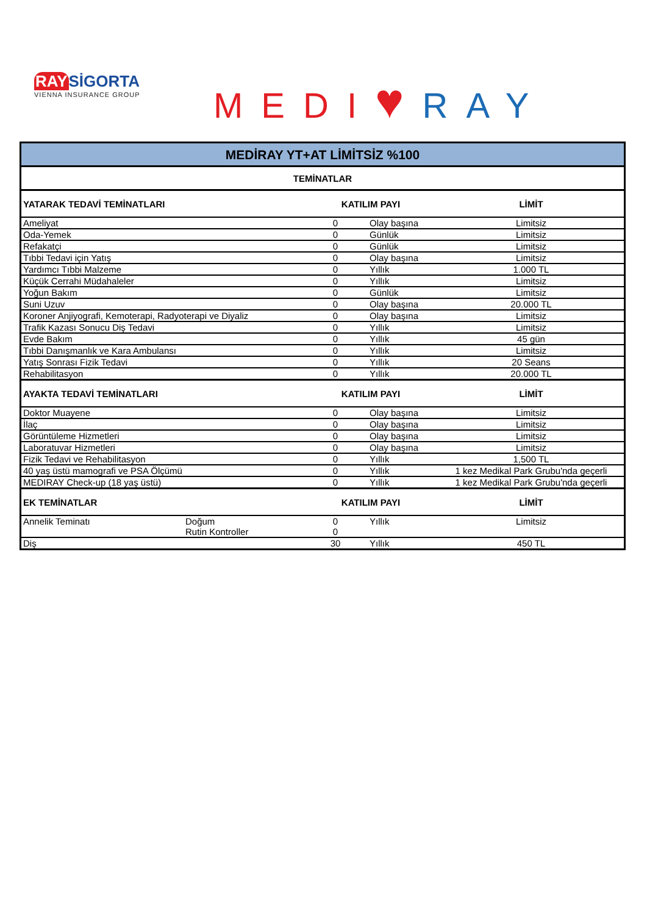RAYSİGORTA
VIENNA INSURANCE GROUP
MEDI♥RAY
| MEDİRAY YT+AT LİMİTSİZ %100 | | | | |
| TEMİNATLAR | | | | |
| YATARAK TEDAVİ TEMİNATLARI | | KATILIM PAYI | | LİMİT |
| Ameliyat | | 0 | Olay başına | Limitsiz |
| Oda-Yemek | | 0 | Günlük | Limitsiz |
| Refakatçi | | 0 | Günlük | Limitsiz |
| Tıbbi Tedavi için Yatış | | 0 | Olay başına | Limitsiz |
| Yardımcı Tıbbi Malzeme | | 0 | Yıllık | 1.000 TL |
| Küçük Cerrahi Müdahaleler | | 0 | Yıllık | Limitsiz |
| Yoğun Bakım | | 0 | Günlük | Limitsiz |
| Suni Uzuv | | 0 | Olay başına | 20.000 TL |
| Koroner Anjiyografi, Kemoterapi, Radyoterapi ve Diyaliz | | 0 | Olay başına | Limitsiz |
| Trafik Kazası Sonucu Diş Tedavi | | 0 | Yıllık | Limitsiz |
| Evde Bakım | | 0 | Yıllık | 45 gün |
| Tıbbi Danışmanlık ve Kara Ambulansı | | 0 | Yıllık | Limitsiz |
| Yatış Sonrası Fizik Tedavi | | 0 | Yıllık | 20 Seans |
| Rehabilitasyon | | 0 | Yıllık | 20.000 TL |
| AYAKTA TEDAVİ TEMİNATLARI | | KATILIM PAYI | | LİMİT |
| Doktor Muayene | | 0 | Olay başına | Limitsiz |
| İlaç | | 0 | Olay başına | Limitsiz |
| Görüntüleme Hizmetleri | | 0 | Olay başına | Limitsiz |
| Laboratuvar Hizmetleri | | 0 | Olay başına | Limitsiz |
| Fizik Tedavi ve Rehabilitasyon | | 0 | Yıllık | 1,500 TL |
| 40 yaş üstü mamografi ve PSA Ölçümü | | 0 | Yıllık | 1 kez Medikal Park Grubu'nda geçerli |
| MEDIRAY Check-up (18 yaş üstü) | | 0 | Yıllık | 1 kez Medikal Park Grubu'nda geçerli |
| EK TEMİNATLAR | | KATILIM PAYI | | LİMİT |
| Annelik Teminatı | Doğum | 0 | Yıllık | Limitsiz |
| | Rutin Kontroller | 0 | | |
| Diş | | 30 | Yıllık | 450 TL |